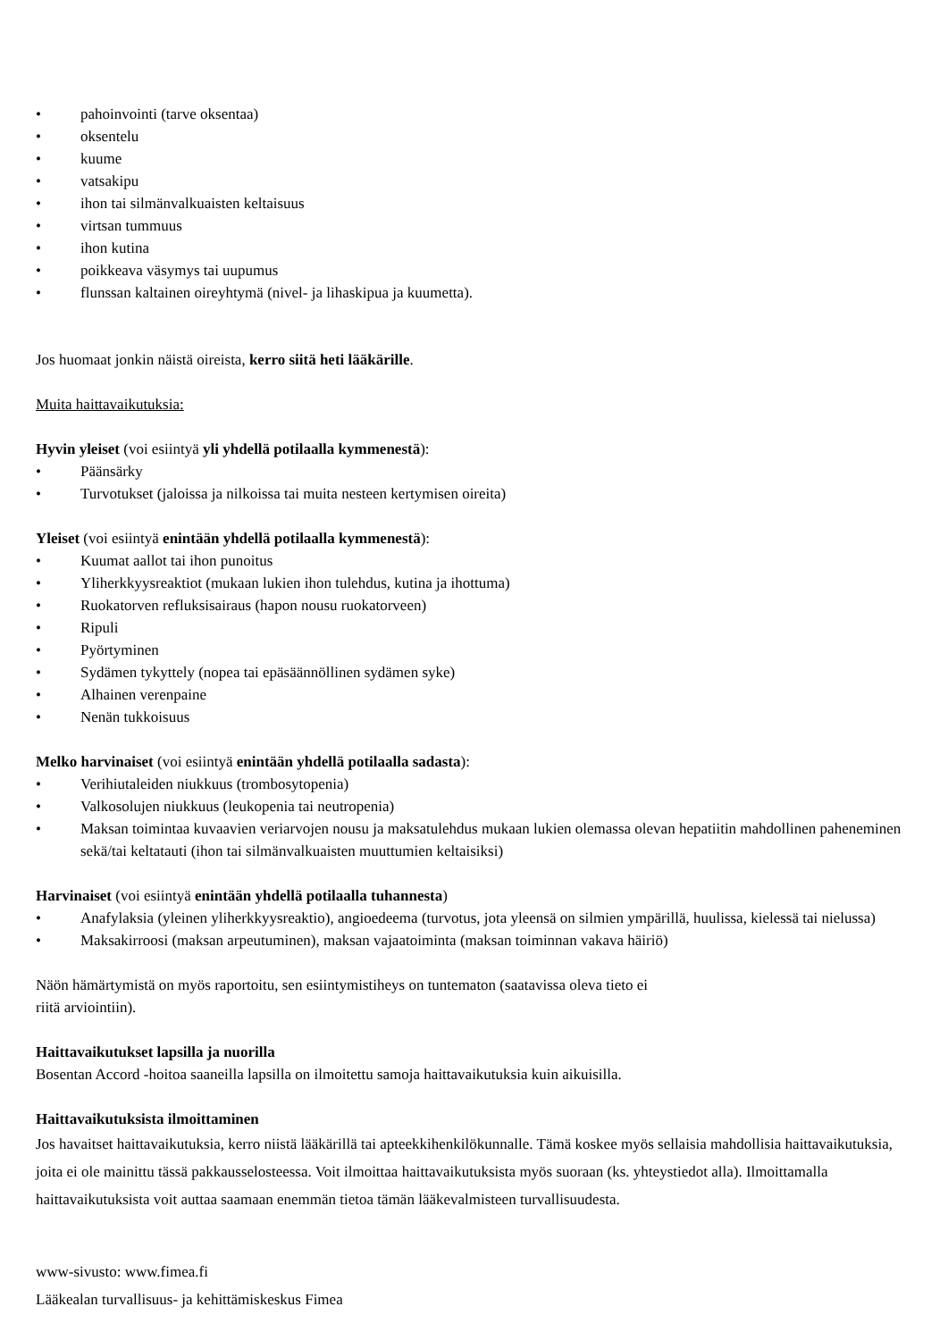• pahoinvointi (tarve oksentaa)
• oksentelu
• kuume
• vatsakipu
• ihon tai silmänvalkuaisten keltaisuus
• virtsan tummuus
• ihon kutina
• poikkeava väsymys tai uupumus
• flunssan kaltainen oireyhtymä (nivel- ja lihaskipua ja kuumetta).
Jos huomaat jonkin näistä oireista, kerro siitä heti lääkärille.
Muita haittavaikutuksia:
Hyvin yleiset (voi esiintyä yli yhdellä potilaalla kymmenestä):
• Päänsärky
• Turvotukset (jaloissa ja nilkoissa tai muita nesteen kertymisen oireita)
Yleiset (voi esiintyä enintään yhdellä potilaalla kymmenestä):
• Kuumat aallot tai ihon punoitus
• Yliherkkyysreaktiot (mukaan lukien ihon tulehdus, kutina ja ihottuma)
• Ruokatorven refluksisairaus (hapon nousu ruokatorveen)
• Ripuli
• Pyörtyminen
• Sydämen tykyttely (nopea tai epäsäännöllinen sydämen syke)
• Alhainen verenpaine
• Nenän tukkoisuus
Melko harvinaiset (voi esiintyä enintään yhdellä potilaalla sadasta):
• Verihiutaleiden niukkuus (trombosytopenia)
• Valkosolujen niukkuus (leukopenia tai neutropenia)
• Maksan toimintaa kuvaavien veriarvojen nousu ja maksatulehdus mukaan lukien olemassa olevan hepatiitin mahdollinen paheneminen sekä/tai keltatauti (ihon tai silmänvalkuaisten muuttumien keltaisiksi)
Harvinaiset (voi esiintyä enintään yhdellä potilaalla tuhannesta)
• Anafylaksia (yleinen yliherkkyysreaktio), angioedeema (turvotus, jota yleensä on silmien ympärillä, huulissa, kielessä tai nielussa)
• Maksakirroosi (maksan arpeutuminen), maksan vajaatoiminta (maksan toiminnan vakava häiriö)
Näön hämärtymistä on myös raportoitu, sen esiintymistiheys on tuntematon (saatavissa oleva tieto ei
riitä arviointiin).
Haittavaikutukset lapsilla ja nuorilla
Bosentan Accord -hoitoa saaneilla lapsilla on ilmoitettu samoja haittavaikutuksia kuin aikuisilla.
Haittavaikutuksista ilmoittaminen
Jos havaitset haittavaikutuksia, kerro niistä lääkärillä tai apteekkihenkilökunnalle. Tämä koskee myös sellaisia mahdollisia haittavaikutuksia, joita ei ole mainittu tässä pakkausselosteessa. Voit ilmoittaa haittavaikutuksista myös suoraan (ks. yhteystiedot alla). Ilmoittamalla haittavaikutuksista voit auttaa saamaan enemmän tietoa tämän lääkevalmisteen turvallisuudesta.
www-sivusto: www.fimea.fi
Lääkealan turvallisuus- ja kehittämiskeskus Fimea